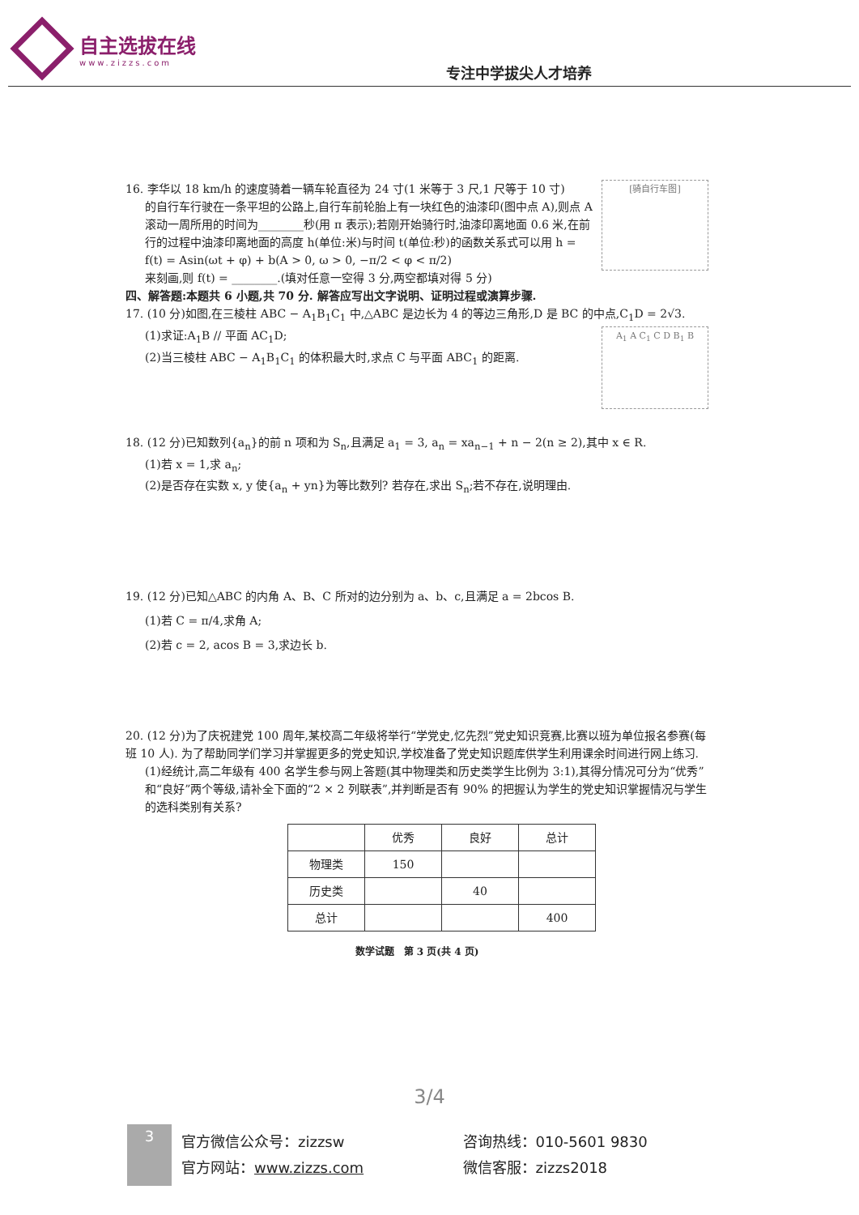自主选拔在线
www.zizzs.com
专注中学拔尖人才培养
[骑自行车图]
16. 李华以 18 km/h 的速度骑着一辆车轮直径为 24 寸(1 米等于 3 尺,1 尺等于 10 寸)
的自行车行驶在一条平坦的公路上,自行车前轮胎上有一块红色的油漆印(图中点 A),则点 A 滚动一周所用的时间为________秒(用 π 表示);若刚开始骑行时,油漆印离地面 0.6 米,在前行的过程中油漆印离地面的高度 h(单位:米)与时间 t(单位:秒)的函数关系式可以用 h = f(t) = Asin(ωt + φ) + b(A > 0, ω > 0, −π/2 < φ < π/2)
来刻画,则 f(t) = ________.(填对任意一空得 3 分,两空都填对得 5 分)
四、解答题:本题共 6 小题,共 70 分. 解答应写出文字说明、证明过程或演算步骤.
17. (10 分)如图,在三棱柱 ABC − A<sub>1</sub>B<sub>1</sub>C<sub>1</sub> 中,△ABC 是边长为 4 的等边三角形,D 是 BC 的中点,C<sub>1</sub>D = 2√3.
A<sub>1</sub> A C<sub>1</sub> C D B<sub>1</sub> B
(1)求证:A<sub>1</sub>B // 平面 AC<sub>1</sub>D;
(2)当三棱柱 ABC − A<sub>1</sub>B<sub>1</sub>C<sub>1</sub> 的体积最大时,求点 C 与平面 ABC<sub>1</sub> 的距离.
18. (12 分)已知数列{a<sub>n</sub>}的前 n 项和为 S<sub>n</sub>,且满足 a<sub>1</sub> = 3, a<sub>n</sub> = xa<sub>n−1</sub> + n − 2(n ≥ 2),其中 x ∈ R.
(1)若 x = 1,求 a<sub>n</sub>;
(2)是否存在实数 x, y 使{a<sub>n</sub> + yn}为等比数列? 若存在,求出 S<sub>n</sub>;若不存在,说明理由.
19. (12 分)已知△ABC 的内角 A、B、C 所对的边分别为 a、b、c,且满足 a = 2bcos B.
(1)若 C = π/4,求角 A;
(2)若 c = 2, acos B = 3,求边长 b.
20. (12 分)为了庆祝建党 100 周年,某校高二年级将举行“学党史,忆先烈”党史知识竞赛,比赛以班为单位报名参赛(每班 10 人). 为了帮助同学们学习并掌握更多的党史知识,学校准备了党史知识题库供学生利用课余时间进行网上练习.
(1)经统计,高二年级有 400 名学生参与网上答题(其中物理类和历史类学生比例为 3:1),其得分情况可分为“优秀”和“良好”两个等级,请补全下面的“2 × 2 列联表”,并判断是否有 90% 的把握认为学生的党史知识掌握情况与学生的选科类别有关系?
| | 优秀 | 良好 | 总计 |
| --- | --- | --- | --- |
| 物理类 | 150 | | |
| 历史类 | | 40 | |
| 总计 | | | 400 |
数学试题　第 3 页(共 4 页)
3/4
3
官方微信公众号：zizzsw
官方网站：www.zizzs.com
咨询热线：010-5601 9830
微信客服：zizzs2018